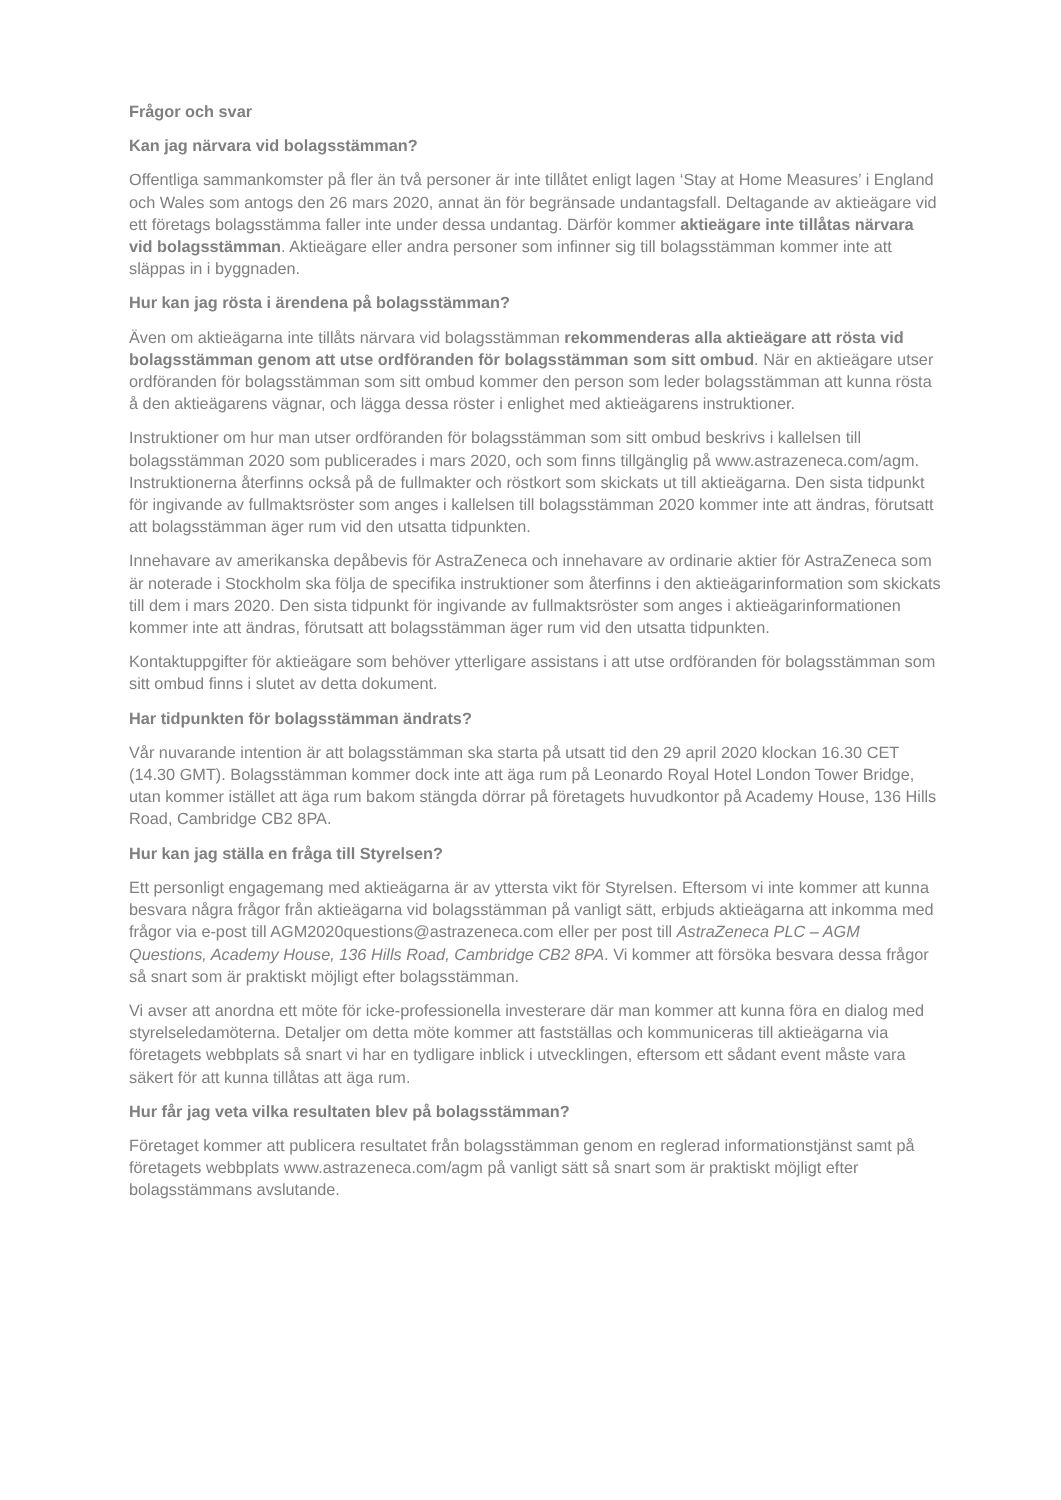Frågor och svar
Kan jag närvara vid bolagsstämman?
Offentliga sammankomster på fler än två personer är inte tillåtet enligt lagen ‘Stay at Home Measures’ i England och Wales som antogs den 26 mars 2020, annat än för begränsade undantagsfall. Deltagande av aktieägare vid ett företags bolagsstämma faller inte under dessa undantag. Därför kommer aktieägare inte tillåtas närvara vid bolagsstämman. Aktieägare eller andra personer som infinner sig till bolagsstämman kommer inte att släppas in i byggnaden.
Hur kan jag rösta i ärendena på bolagsstämman?
Även om aktieägarna inte tillåts närvara vid bolagsstämman rekommenderas alla aktieägare att rösta vid bolagsstämman genom att utse ordföranden för bolagsstämman som sitt ombud. När en aktieägare utser ordföranden för bolagsstämman som sitt ombud kommer den person som leder bolagsstämman att kunna rösta å den aktieägarens vägnar, och lägga dessa röster i enlighet med aktieägarens instruktioner.
Instruktioner om hur man utser ordföranden för bolagsstämman som sitt ombud beskrivs i kallelsen till bolagsstämman 2020 som publicerades i mars 2020, och som finns tillgänglig på www.astrazeneca.com/agm. Instruktionerna återfinns också på de fullmakter och röstkort som skickats ut till aktieägarna. Den sista tidpunkt för ingivande av fullmaktsröster som anges i kallelsen till bolagsstämman 2020 kommer inte att ändras, förutsatt att bolagsstämman äger rum vid den utsatta tidpunkten.
Innehavare av amerikanska depåbevis för AstraZeneca och innehavare av ordinarie aktier för AstraZeneca som är noterade i Stockholm ska följa de specifika instruktioner som återfinns i den aktieägarinformation som skickats till dem i mars 2020. Den sista tidpunkt för ingivande av fullmaktsröster som anges i aktieägarinformationen kommer inte att ändras, förutsatt att bolagsstämman äger rum vid den utsatta tidpunkten.
Kontaktuppgifter för aktieägare som behöver ytterligare assistans i att utse ordföranden för bolagsstämman som sitt ombud finns i slutet av detta dokument.
Har tidpunkten för bolagsstämman ändrats?
Vår nuvarande intention är att bolagsstämman ska starta på utsatt tid den 29 april 2020 klockan 16.30 CET (14.30 GMT). Bolagsstämman kommer dock inte att äga rum på Leonardo Royal Hotel London Tower Bridge, utan kommer istället att äga rum bakom stängda dörrar på företagets huvudkontor på Academy House, 136 Hills Road, Cambridge CB2 8PA.
Hur kan jag ställa en fråga till Styrelsen?
Ett personligt engagemang med aktieägarna är av yttersta vikt för Styrelsen. Eftersom vi inte kommer att kunna besvara några frågor från aktieägarna vid bolagsstämman på vanligt sätt, erbjuds aktieägarna att inkomma med frågor via e-post till AGM2020questions@astrazeneca.com eller per post till AstraZeneca PLC – AGM Questions, Academy House, 136 Hills Road, Cambridge CB2 8PA. Vi kommer att försöka besvara dessa frågor så snart som är praktiskt möjligt efter bolagsstämman.
Vi avser att anordna ett möte för icke-professionella investerare där man kommer att kunna föra en dialog med styrelseledamöterna. Detaljer om detta möte kommer att fastställas och kommuniceras till aktieägarna via företagets webbplats så snart vi har en tydligare inblick i utvecklingen, eftersom ett sådant event måste vara säkert för att kunna tillåtas att äga rum.
Hur får jag veta vilka resultaten blev på bolagsstämman?
Företaget kommer att publicera resultatet från bolagsstämman genom en reglerad informationstjänst samt på företagets webbplats www.astrazeneca.com/agm på vanligt sätt så snart som är praktiskt möjligt efter bolagsstämmans avslutande.